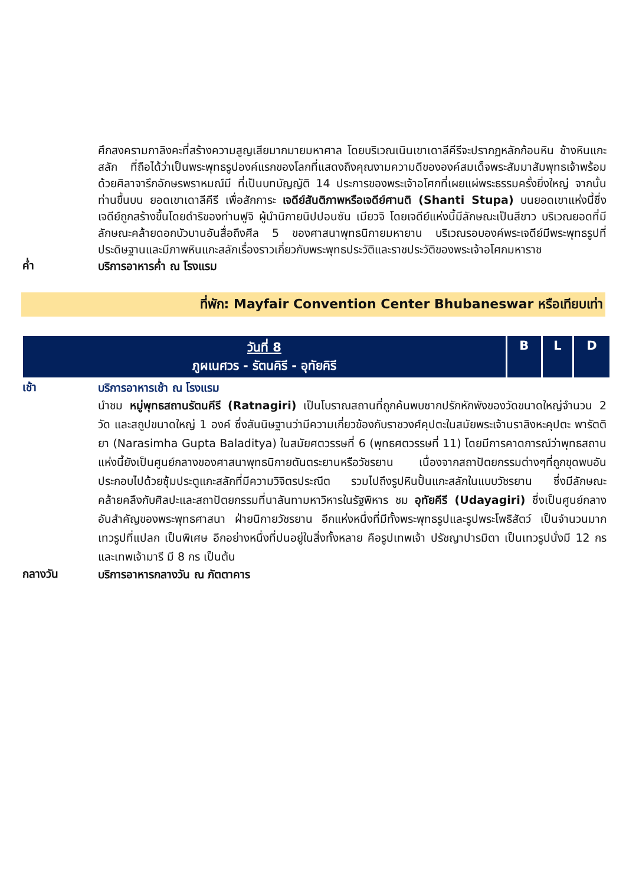ศึกสงครามกาลิงคะที่สร้างความสูญเสียมากมายมหาศาล โดยบริเวณเนินเขาเดาลีคีรีจะปรากฏหลักก้อนหิน ช้างหินแกะสลัก ที่ถือได้ว่าเป็นพระพุทธรูปองค์แรกของโลกที่แสดงถึงคุณงามความดีขององค์สมเด็จพระสัมมาสัมพุทธเจ้าพร้อมด้วยศิลาจารึกอักษรพราหมณ์มี ที่เป็นบทบัญญัติ 14 ประการของพระเจ้าอโศกที่เผยแผ่พระธรรมครั้งยิ่งใหญ่ จากนั้นท่านขึ้นบน ยอดเขาเดาลีคีรี เพื่อสักการะ เจดีย์สันติภาพหรือเจดีย์ศานติ (Shanti Stupa) บนยอดเขาแห่งนี้ซึ่งเจดีย์ถูกสร้างขึ้นโดยดำริของท่านฟูจิ ผู้นำนิกายนิปปอนซัน เมียวจิ โดยเจดีย์แห่งนี้มีลักษณะเป็นสีขาว บริเวณยอดที่มีลักษณะคล้ายดอกบัวบานอันสื่อถึงศีล 5 ของศาสนาพุทธนิกายมหายาน บริเวณรอบองค์พระเจดีย์มีพระพุทธรูปที่ประดิษฐานและมีภาพหินแกะสลักเรื่องราวเกี่ยวกับพระพุทธประวัติและราชประวัติของพระเจ้าอโศกมหาราช
ค่ำ
บริการอาหารค่ำ ณ โรงแรม
ที่พัก: Mayfair Convention Center Bhubaneswar หรือเทียบเท่า
| วันที่ 8 ภูผเนศวร - รัตนคิรี - อุทัยคิรี | B | L | D |
เช้า
บริการอาหารเช้า ณ โรงแรม
นำชม หมู่พุทธสถานรัตนคีรี (Ratnagiri) เป็นโบราณสถานที่ถูกค้นพบซากปรักหักพังของวัดขนาดใหญ่จำนวน 2 วัด และสถูปขนาดใหญ่ 1 องค์ ซึ่งสันนิษฐานว่ามีความเกี่ยวข้องกับราชวงศ์คุปตะในสมัยพระเจ้านราสิงหะคุปตะ พารัตติยา (Narasimha Gupta Baladitya) ในสมัยศตวรรษที่ 6 (พุทธศตวรรษที่ 11) โดยมีการคาดการณ์ว่าพุทธสถานแห่งนี้ยังเป็นศูนย์กลางของศาสนาพุทธนิกายตันตระยานหรือวัชรยาน เนื่องจากสถาปัตยกรรมต่างๆที่ถูกขุดพบอันประกอบไปด้วยซุ้มประตูแกะสลักที่มีความวิจิตรประณีต รวมไปถึงรูปหินปั้นแกะสลักในแบบวัชรยาน ซึ่งมีลักษณะคล้ายคลึงกับศิลปะและสถาปัตยกรรมที่นาลันทามหาวิหารในรัฐพิหาร ชม อุทัยคีรี (Udayagiri) ซึ่งเป็นศูนย์กลางอันสำคัญของพระพุทธศาสนา ฝ่ายนิกายวัชรยาน อีกแห่งหนึ่งที่มีทั้งพระพุทธรูปและรูปพระโพธิสัตว์ เป็นจำนวนมาก เทวรูปที่แปลก เป็นพิเศษ อีกอย่างหนึ่งที่ปนอยู่ในสิ่งทั้งหลาย คือรูปเทพเจ้า ปรัชญาปารมิตา เป็นเทวรูปนั่งมี 12 กร และเทพเจ้ามารี มี 8 กร เป็นต้น
กลางวัน
บริการอาหารกลางวัน ณ ภัตตาคาร